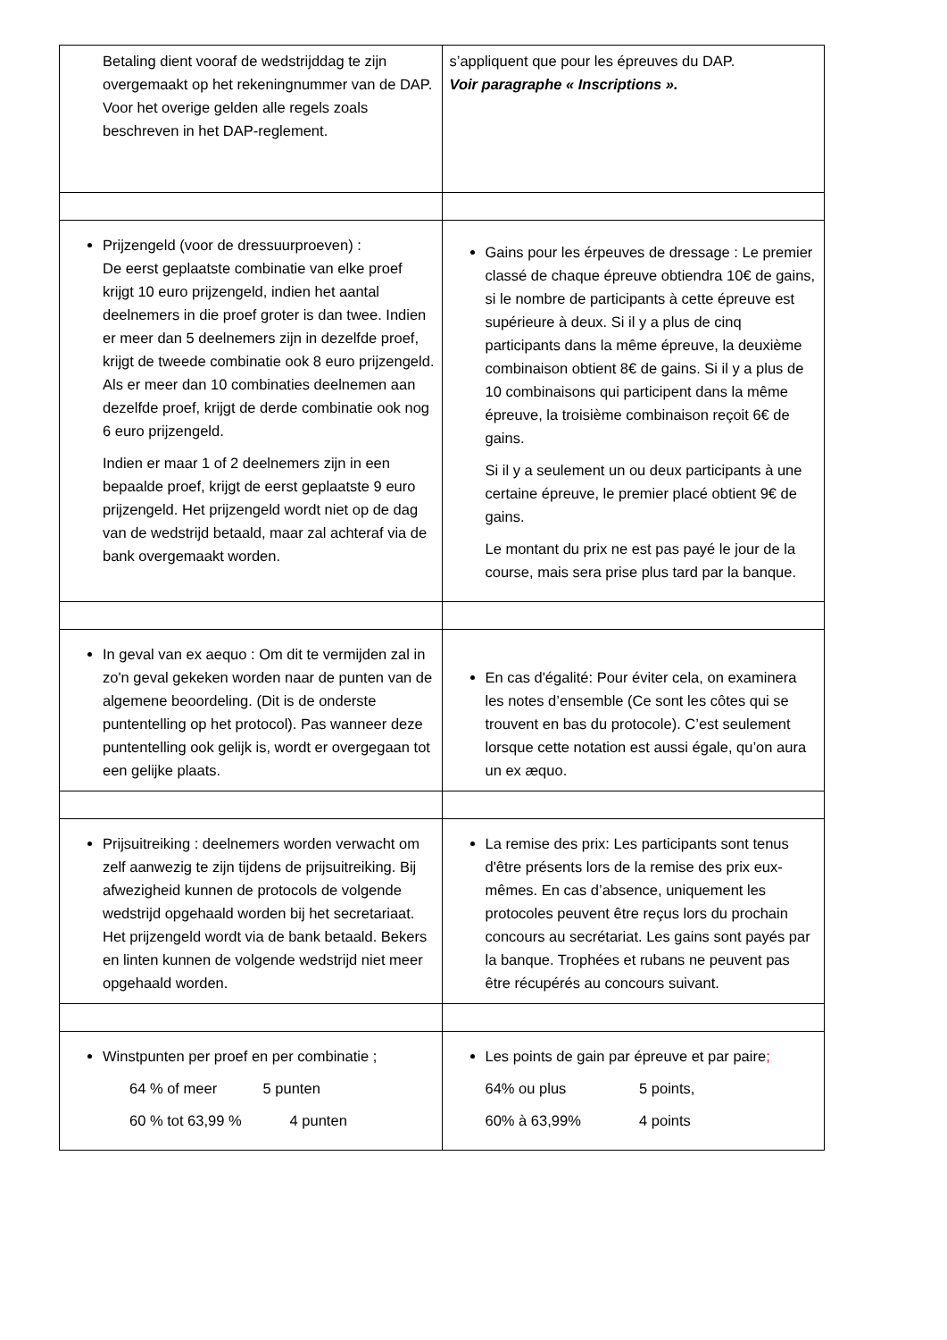| Betaling dient vooraf de wedstrijddag te zijn overgemaakt op het rekeningnummer van de DAP. Voor het overige gelden alle regels zoals beschreven in het DAP-reglement. | s’appliquent que pour les épreuves du DAP. Voir paragraphe « Inscriptions ». |
| Prijzengeld (voor de dressuurproeven) : De eerst geplaatste combinatie van elke proef krijgt 10 euro prijzengeld, indien het aantal deelnemers in die proef groter is dan twee. Indien er meer dan 5 deelnemers zijn in dezelfde proef, krijgt de tweede combinatie ook 8 euro prijzengeld. Als er meer dan 10 combinaties deelnemen aan dezelfde proef, krijgt de derde combinatie ook nog 6 euro prijzengeld. Indien er maar 1 of 2 deelnemers zijn in een bepaalde proef, krijgt de eerst geplaatste 9 euro prijzengeld. Het prijzengeld wordt niet op de dag van de wedstrijd betaald, maar zal achteraf via de bank overgemaakt worden. | Gains pour les érpeuves de dressage : Le premier classé de chaque épreuve obtiendra 10€ de gains, si le nombre de participants à cette épreuve est supérieure à deux. Si il y a plus de cinq participants dans la même épreuve, la deuxième combinaison obtient 8€ de gains. Si il y a plus de 10 combinaisons qui participent dans la même épreuve, la troisième combinaison reçoit 6€ de gains. Si il y a seulement un ou deux participants à une certaine épreuve, le premier placé obtient 9€ de gains. Le montant du prix ne est pas payé le jour de la course, mais sera prise plus tard par la banque. |
| In geval van ex aequo : Om dit te vermijden zal in zo'n geval gekeken worden naar de punten van de algemene beoordeling. (Dit is de onderste puntentelling op het protocol). Pas wanneer deze puntentelling ook gelijk is, wordt er overgegaan tot een gelijke plaats. | En cas d'égalité: Pour éviter cela, on examinera les notes d’ensemble (Ce sont les côtes qui se trouvent en bas du protocole). C’est seulement lorsque cette notation est aussi égale, qu’on aura un ex æquo. |
| Prijsuitreiking : deelnemers worden verwacht om zelf aanwezig te zijn tijdens de prijsuitreiking. Bij afwezigheid kunnen de protocols de volgende wedstrijd opgehaald worden bij het secretariaat. Het prijzengeld wordt via de bank betaald. Bekers en linten kunnen de volgende wedstrijd niet meer opgehaald worden. | La remise des prix: Les participants sont tenus d'être présents lors de la remise des prix eux-mêmes. En cas d’absence, uniquement les protocoles peuvent être reçus lors du prochain concours au secrétariat. Les gains sont payés par la banque. Trophées et rubans ne peuvent pas être récupérés au concours suivant. |
| Winstpunten per proef en per combinatie ; 64 % of meer 5 punten 60 % tot 63,99 % 4 punten | Les points de gain par épreuve et par paire ; 64% ou plus 5 points, 60% à 63,99% 4 points |